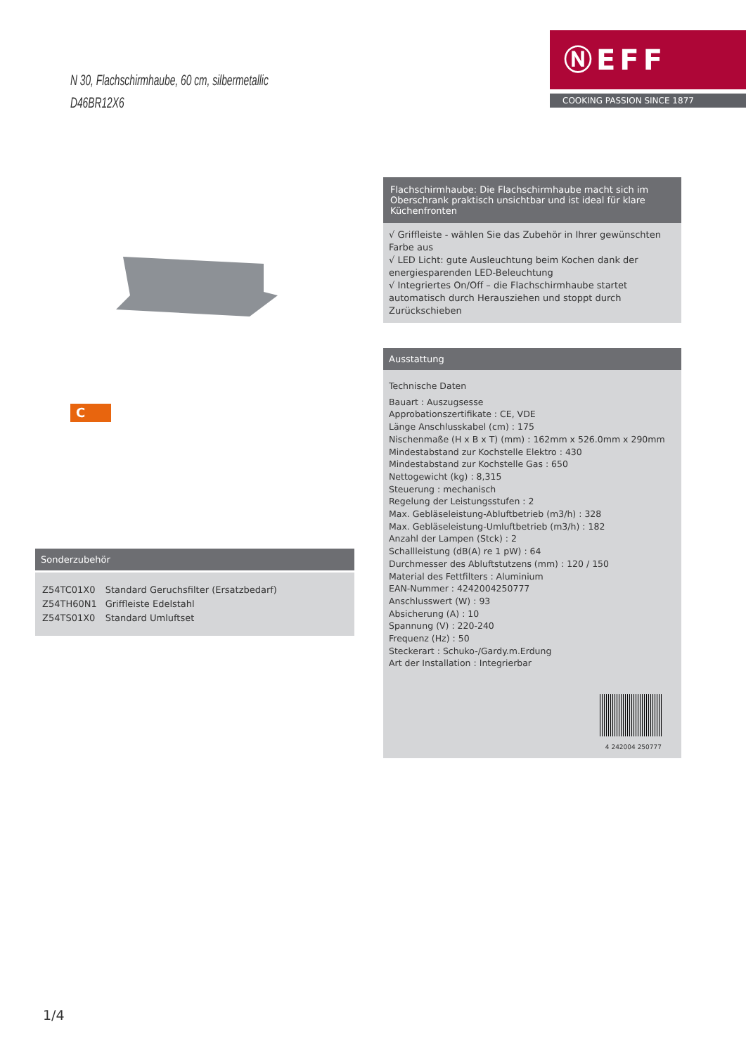N 30, Flachschirmhaube, 60 cm, silbermetallic
D46BR12X6
ⓃEFF
COOKING PASSION SINCE 1877
C
Sonderzubehör
| Z54TC01X0 | Standard Geruchsfilter (Ersatzbedarf) |
| Z54TH60N1 | Griffleiste Edelstahl |
| Z54TS01X0 | Standard Umluftset |
Flachschirmhaube: Die Flachschirmhaube macht sich im Oberschrank praktisch unsichtbar und ist ideal für klare Küchenfronten
√ Griffleiste - wählen Sie das Zubehör in Ihrer gewünschten Farbe aus
√ LED Licht: gute Ausleuchtung beim Kochen dank der energiesparenden LED-Beleuchtung
√ Integriertes On/Off – die Flachschirmhaube startet automatisch durch Herausziehen und stoppt durch Zurückschieben
Ausstattung
Technische Daten
Bauart : Auszugsesse
Approbationszertifikate : CE, VDE
Länge Anschlusskabel (cm) : 175
Nischenmaße (H x B x T) (mm) : 162mm x 526.0mm x 290mm
Mindestabstand zur Kochstelle Elektro : 430
Mindestabstand zur Kochstelle Gas : 650
Nettogewicht (kg) : 8,315
Steuerung : mechanisch
Regelung der Leistungsstufen : 2
Max. Gebläseleistung-Abluftbetrieb (m3/h) : 328
Max. Gebläseleistung-Umluftbetrieb (m3/h) : 182
Anzahl der Lampen (Stck) : 2
Schallleistung (dB(A) re 1 pW) : 64
Durchmesser des Abluftstutzens (mm) : 120 / 150
Material des Fettfilters : Aluminium
EAN-Nummer : 4242004250777
Anschlusswert (W) : 93
Absicherung (A) : 10
Spannung (V) : 220-240
Frequenz (Hz) : 50
Steckerart : Schuko-/Gardy.m.Erdung
Art der Installation : Integrierbar
4 242004 250777
1/4